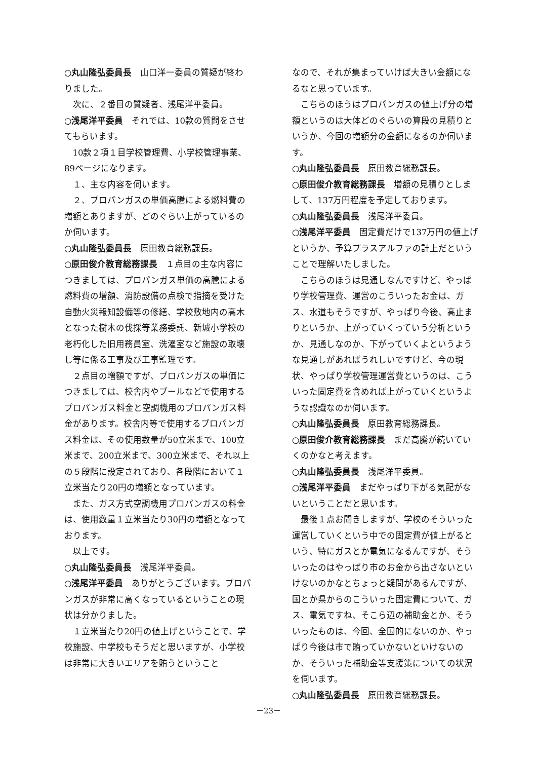○丸山隆弘委員長 山口洋一委員の質疑が終わりました。
次に、２番目の質疑者、浅尾洋平委員。
○浅尾洋平委員 それでは、10款の質問をさせてもらいます。
10款２項１目学校管理費、小学校管理事業、89ページになります。
１、主な内容を伺います。
２、プロパンガスの単価高騰による燃料費の増額とありますが、どのぐらい上がっているのか伺います。
○丸山隆弘委員長 原田教育総務課長。
○原田俊介教育総務課長 １点目の主な内容につきましては、プロパンガス単価の高騰による燃料費の増額、消防設備の点検で指摘を受けた自動火災報知設備等の修繕、学校敷地内の高木となった樹木の伐採等業務委託、新城小学校の老朽化した旧用務員室、洗濯室など施設の取壊し等に係る工事及び工事監理です。
２点目の増額ですが、プロパンガスの単価につきましては、校舎内やプールなどで使用するプロパンガス料金と空調機用のプロパンガス料金があります。校舎内等で使用するプロパンガス料金は、その使用数量が50立米まで、100立米まで、200立米まで、300立米まで、それ以上の５段階に設定されており、各段階において１立米当たり20円の増額となっています。
また、ガス方式空調機用プロパンガスの料金は、使用数量１立米当たり30円の増額となっております。
以上です。
○丸山隆弘委員長 浅尾洋平委員。
○浅尾洋平委員 ありがとうございます。プロパンガスが非常に高くなっているということの現状は分かりました。
１立米当たり20円の値上げということで、学校施設、中学校もそうだと思いますが、小学校は非常に大きいエリアを賄うということ
なので、それが集まっていけば大きい金額になるなと思っています。
こちらのほうはプロパンガスの値上げ分の増額というのは大体どのぐらいの算段の見積りというか、今回の増額分の金額になるのか伺います。
○丸山隆弘委員長 原田教育総務課長。
○原田俊介教育総務課長 増額の見積りとしまして、137万円程度を予定しております。
○丸山隆弘委員長 浅尾洋平委員。
○浅尾洋平委員 固定費だけで137万円の値上げというか、予算プラスアルファの計上だということで理解いたしました。
こちらのほうは見通しなんですけど、やっぱり学校管理費、運営のこういったお金は、ガス、水道もそうですが、やっぱり今後、高止まりというか、上がっていくっていう分析というか、見通しなのか、下がっていくよというような見通しがあればうれしいですけど、今の現状、やっぱり学校管理運営費というのは、こういった固定費を含めれば上がっていくというような認識なのか伺います。
○丸山隆弘委員長 原田教育総務課長。
○原田俊介教育総務課長 まだ高騰が続いていくのかなと考えます。
○丸山隆弘委員長 浅尾洋平委員。
○浅尾洋平委員 まだやっぱり下がる気配がないということだと思います。
最後１点お聞きしますが、学校のそういった運営していくという中での固定費が値上がるという、特にガスとか電気になるんですが、そういったのはやっぱり市のお金から出さないといけないのかなとちょっと疑問があるんですが、国とか県からのこういった固定費について、ガス、電気ですね、そこら辺の補助金とか、そういったものは、今回、全国的にないのか、やっぱり今後は市で賄っていかないといけないのか、そういった補助金等支援策についての状況を伺います。
○丸山隆弘委員長 原田教育総務課長。
－23－